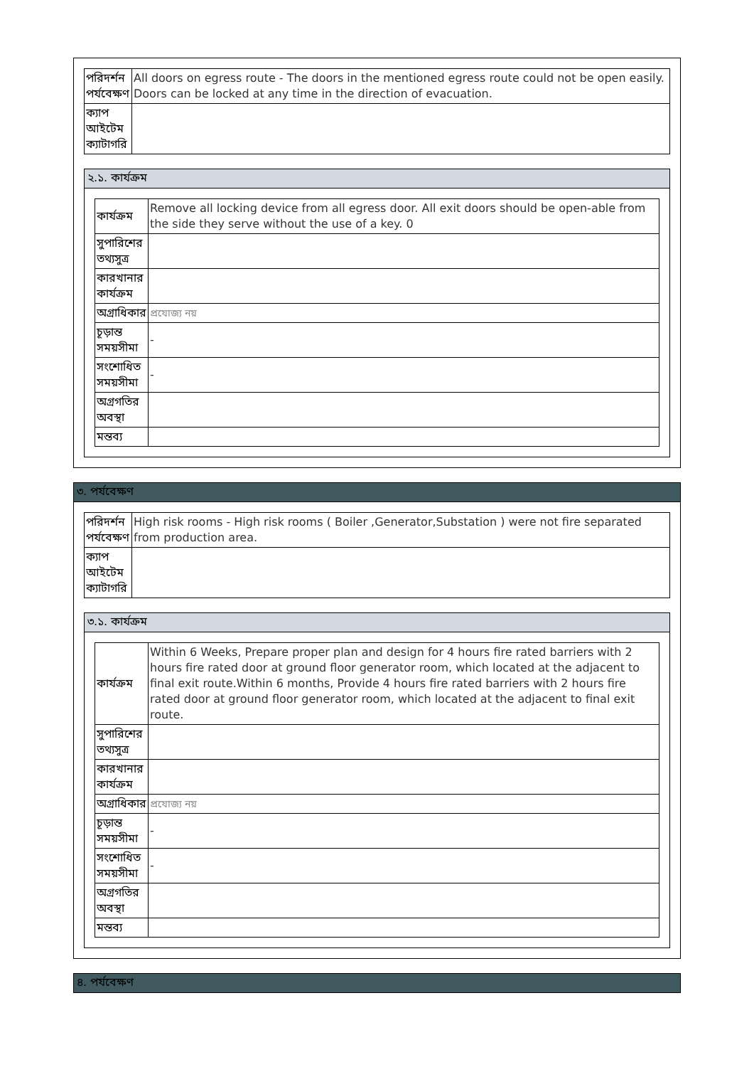| পরিদর্শন পর্যবেক্ষণ | All doors on egress route - The doors in the mentioned egress route could not be open easily. Doors can be locked at any time in the direction of evacuation. |
| ক্যাপ আইটেম ক্যাটাগরি | |
২.১. কার্যক্রম
| কার্যক্রম | Remove all locking device from all egress door. All exit doors should be open-able from the side they serve without the use of a key. 0 |
| সুপারিশের তথ্যসুত্র | |
| কারখানার কার্যক্রম | |
| অগ্রাধিকার | প্রযোজ্য নয় |
| চূড়ান্ত সময়সীমা | - |
| সংশোধিত সময়সীমা | - |
| অগ্রগতির অবস্থা | |
| মন্তব্য | |
৩. পর্যবেক্ষণ
| পরিদর্শন পর্যবেক্ষণ | High risk rooms - High risk rooms ( Boiler ,Generator,Substation ) were not fire separated from production area. |
| ক্যাপ আইটেম ক্যাটাগরি | |
৩.১. কার্যক্রম
| কার্যক্রম | Within 6 Weeks, Prepare proper plan and design for 4 hours fire rated barriers with 2 hours fire rated door at ground floor generator room, which located at the adjacent to final exit route.Within 6 months, Provide 4 hours fire rated barriers with 2 hours fire rated door at ground floor generator room, which located at the adjacent to final exit route. |
| সুপারিশের তথ্যসুত্র | |
| কারখানার কার্যক্রম | |
| অগ্রাধিকার | প্রযোজ্য নয় |
| চূড়ান্ত সময়সীমা | - |
| সংশোধিত সময়সীমা | - |
| অগ্রগতির অবস্থা | |
| মন্তব্য | |
৪. পর্যবেক্ষণ